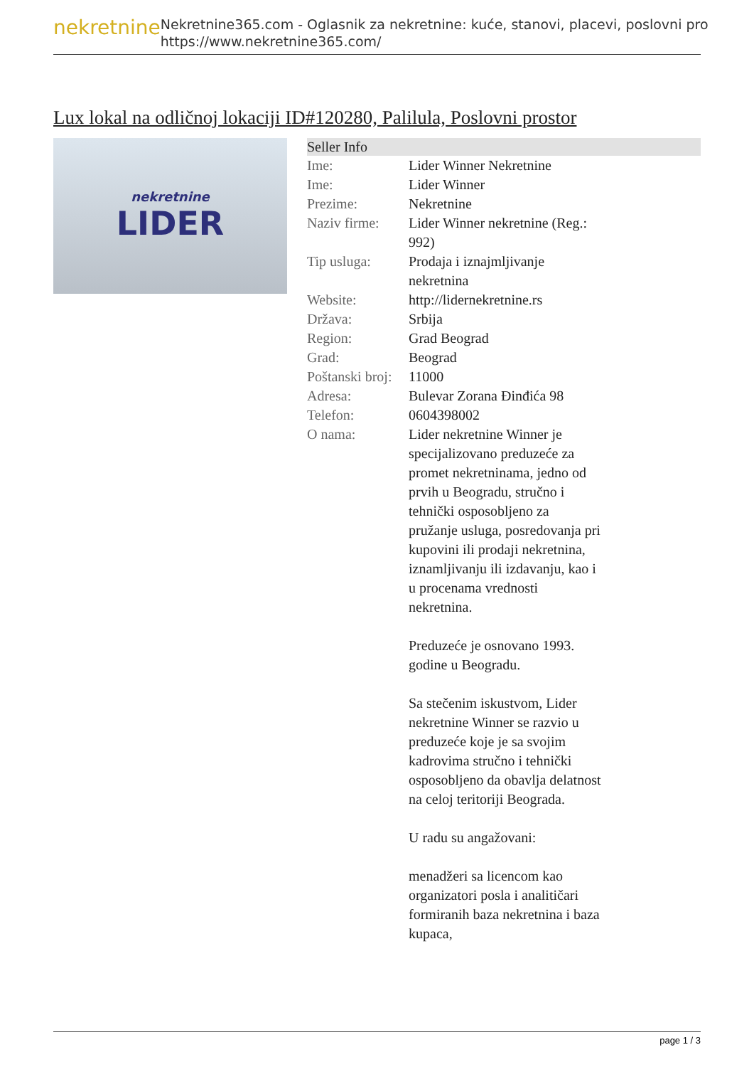nekretnine
Nekretnine365.com - Oglasnik za nekretnine: kuće, stanovi, placevi, poslovni pro
https://www.nekretnine365.com/
Lux lokal na odličnoj lokaciji ID#120280, Palilula, Poslovni prostor
nekretnine
LIDER
| Seller Info | |
| --- | --- |
| Ime: | Lider Winner Nekretnine |
| Ime: | Lider Winner |
| Prezime: | Nekretnine |
| Naziv firme: | Lider Winner nekretnine (Reg.: 992) |
| Tip usluga: | Prodaja i iznajmljivanje nekretnina |
| Website: | http://lidernekretnine.rs |
| Država: | Srbija |
| Region: | Grad Beograd |
| Grad: | Beograd |
| Poštanski broj: | 11000 |
| Adresa: | Bulevar Zorana Đinđića 98 |
| Telefon: | 0604398002 |
| O nama: | Lider nekretnine Winner je specijalizovano preduzeće za promet nekretninama, jedno od prvih u Beogradu, stručno i tehnički osposobljeno za pružanje usluga, posredovanja pri kupovini ili prodaji nekretnina, iznamljivanju ili izdavanju, kao i u procenama vrednosti nekretnina. Preduzeće je osnovano 1993. godine u Beogradu. Sa stečenim iskustvom, Lider nekretnine Winner se razvio u preduzeće koje je sa svojim kadrovima stručno i tehnički osposobljeno da obavlja delatnost na celoj teritoriji Beograda. U radu su angažovani: menadžeri sa licencom kao organizatori posla i analitičari formiranih baza nekretnina i baza kupaca, |
page 1 / 3